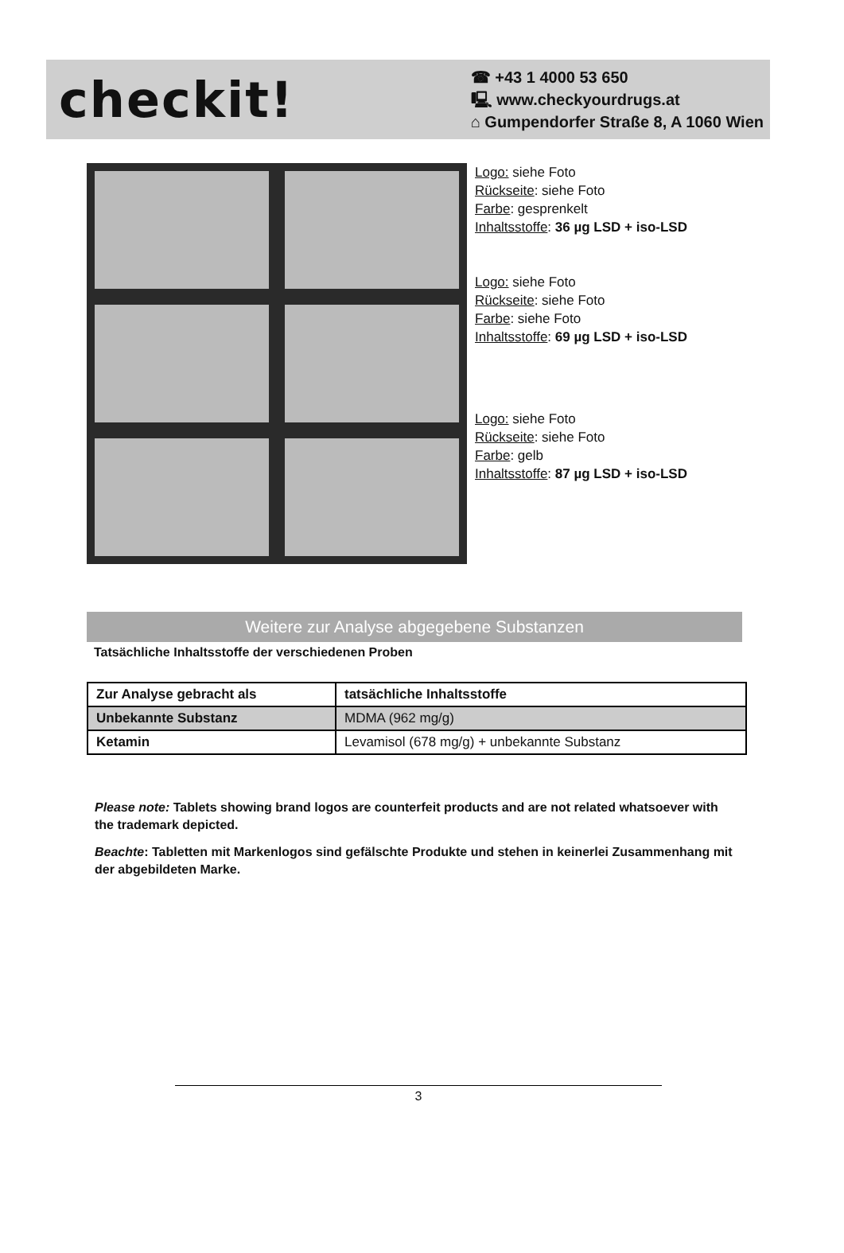checkit!
☎ +43 1 4000 53 650
🖳 www.checkyourdrugs.at
⌂ Gumpendorfer Straße 8, A 1060 Wien
Logo: siehe Foto
Rückseite: siehe Foto
Farbe: gesprenkelt
Inhaltsstoffe: 36 µg LSD + iso-LSD
Logo: siehe Foto
Rückseite: siehe Foto
Farbe: siehe Foto
Inhaltsstoffe: 69 µg LSD + iso-LSD
Logo: siehe Foto
Rückseite: siehe Foto
Farbe: gelb
Inhaltsstoffe: 87 µg LSD + iso-LSD
Weitere zur Analyse abgegebene Substanzen
Tatsächliche Inhaltsstoffe der verschiedenen Proben
| Zur Analyse gebracht als | tatsächliche Inhaltsstoffe |
| --- | --- |
| Unbekannte Substanz | MDMA (962 mg/g) |
| Ketamin | Levamisol (678 mg/g) + unbekannte Substanz |
Please note: Tablets showing brand logos are counterfeit products and are not related whatsoever with the trademark depicted.
Beachte: Tabletten mit Markenlogos sind gefälschte Produkte und stehen in keinerlei Zusammenhang mit der abgebildeten Marke.
3